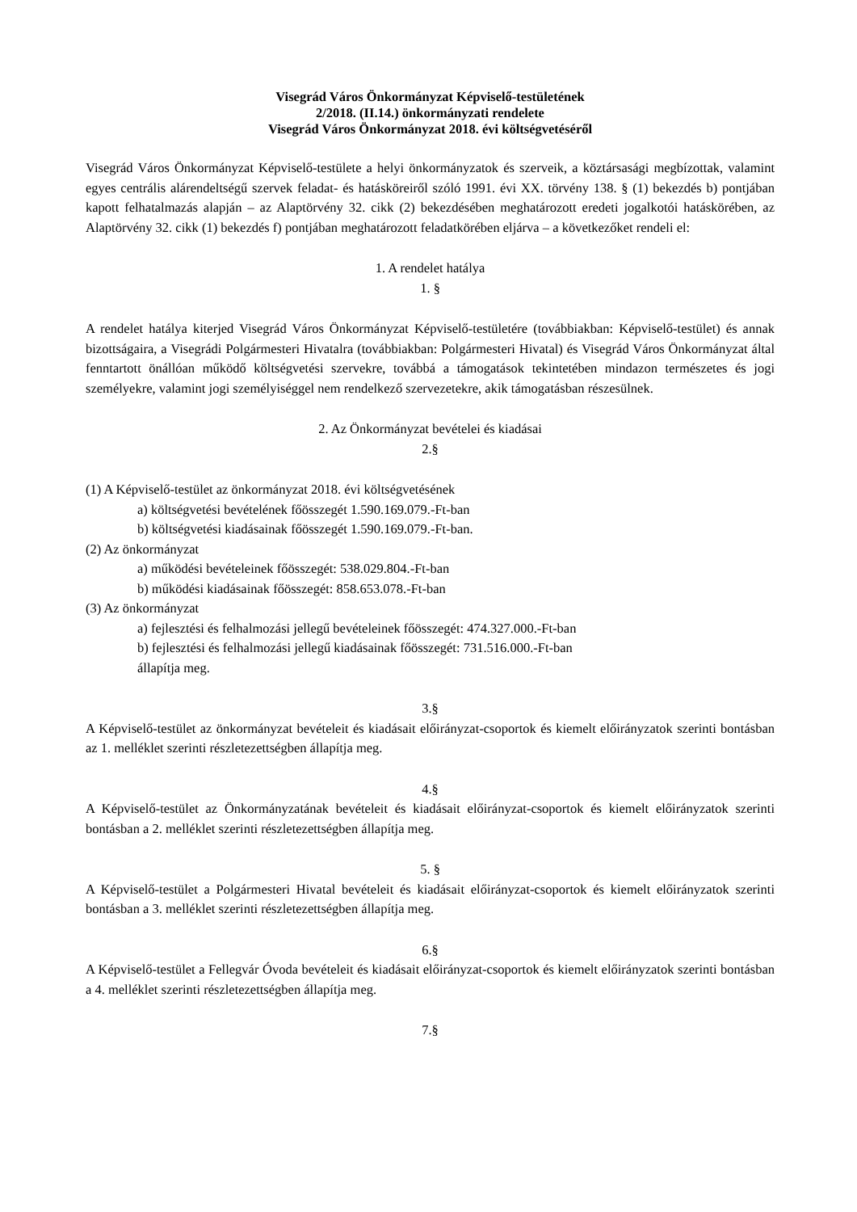Visegrád Város Önkormányzat Képviselő-testületének
2/2018. (II.14.) önkormányzati rendelete
Visegrád Város Önkormányzat 2018. évi költségvetéséről
Visegrád Város Önkormányzat Képviselő-testülete a helyi önkormányzatok és szerveik, a köztársasági megbízottak, valamint egyes centrális alárendeltségű szervek feladat- és hatásköreiről szóló 1991. évi XX. törvény 138. § (1) bekezdés b) pontjában kapott felhatalmazás alapján – az Alaptörvény 32. cikk (2) bekezdésében meghatározott eredeti jogalkotói hatáskörében, az Alaptörvény 32. cikk (1) bekezdés f) pontjában meghatározott feladatkörében eljárva – a következőket rendeli el:
1. A rendelet hatálya
1. §
A rendelet hatálya kiterjed Visegrád Város Önkormányzat Képviselő-testületére (továbbiakban: Képviselő-testület) és annak bizottságaira, a Visegrádi Polgármesteri Hivatalra (továbbiakban: Polgármesteri Hivatal) és Visegrád Város Önkormányzat által fenntartott önállóan működő költségvetési szervekre, továbbá a támogatások tekintetében mindazon természetes és jogi személyekre, valamint jogi személyiséggel nem rendelkező szervezetekre, akik támogatásban részesülnek.
2. Az Önkormányzat bevételei és kiadásai
2.§
(1) A Képviselő-testület az önkormányzat 2018. évi költségvetésének
a) költségvetési bevételének főösszegét 1.590.169.079.-Ft-ban
b) költségvetési kiadásainak főösszegét 1.590.169.079.-Ft-ban.
(2) Az önkormányzat
a) működési bevételeinek főösszegét: 538.029.804.-Ft-ban
b) működési kiadásainak főösszegét: 858.653.078.-Ft-ban
(3) Az önkormányzat
a) fejlesztési és felhalmozási jellegű bevételeinek főösszegét: 474.327.000.-Ft-ban
b) fejlesztési és felhalmozási jellegű kiadásainak főösszegét: 731.516.000.-Ft-ban
állapítja meg.
3.§
A Képviselő-testület az önkormányzat bevételeit és kiadásait előirányzat-csoportok és kiemelt előirányzatok szerinti bontásban az 1. melléklet szerinti részletezettségben állapítja meg.
4.§
A Képviselő-testület az Önkormányzatának bevételeit és kiadásait előirányzat-csoportok és kiemelt előirányzatok szerinti bontásban a 2. melléklet szerinti részletezettségben állapítja meg.
5. §
A Képviselő-testület a Polgármesteri Hivatal bevételeit és kiadásait előirányzat-csoportok és kiemelt előirányzatok szerinti bontásban a 3. melléklet szerinti részletezettségben állapítja meg.
6.§
A Képviselő-testület a Fellegvár Óvoda bevételeit és kiadásait előirányzat-csoportok és kiemelt előirányzatok szerinti bontásban a 4. melléklet szerinti részletezettségben állapítja meg.
7.§